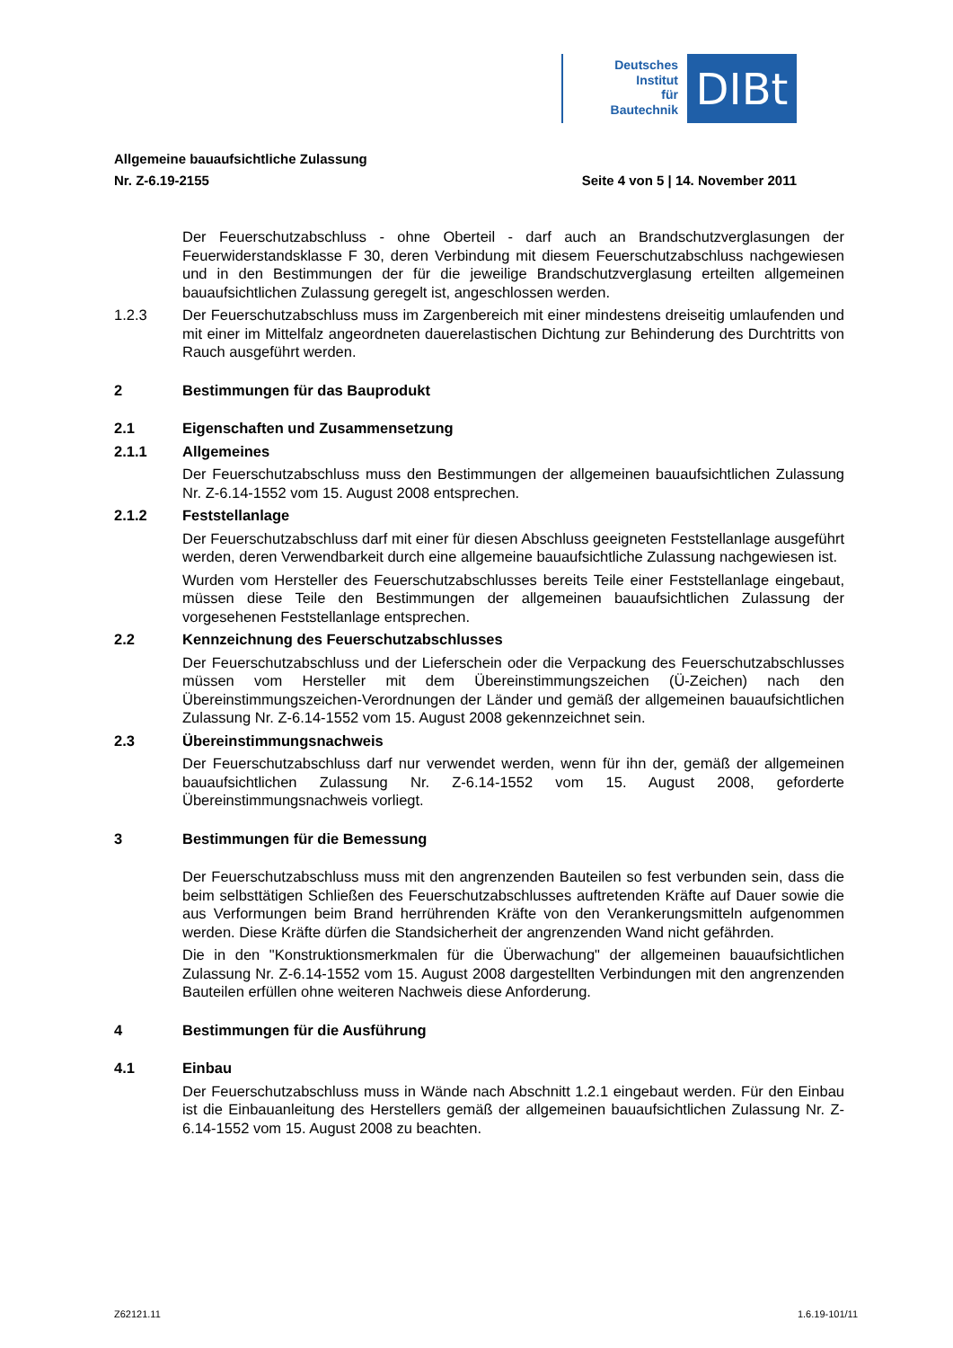Deutsches
Institut
für
Bautechnik
DIBt
Allgemeine bauaufsichtliche Zulassung
Nr. Z-6.19-2155 Seite 4 von 5 | 14. November 2011
Der Feuerschutzabschluss - ohne Oberteil - darf auch an Brandschutzverglasungen der Feuerwiderstandsklasse F 30, deren Verbindung mit diesem Feuerschutzabschluss nachgewiesen und in den Bestimmungen der für die jeweilige Brandschutzverglasung erteilten allgemeinen bauaufsichtlichen Zulassung geregelt ist, angeschlossen werden.
1.2.3 Der Feuerschutzabschluss muss im Zargenbereich mit einer mindestens dreiseitig umlaufenden und mit einer im Mittelfalz angeordneten dauerelastischen Dichtung zur Behinderung des Durchtritts von Rauch ausgeführt werden.
2 Bestimmungen für das Bauprodukt
2.1 Eigenschaften und Zusammensetzung
2.1.1 Allgemeines
Der Feuerschutzabschluss muss den Bestimmungen der allgemeinen bauaufsichtlichen Zulassung Nr. Z-6.14-1552 vom 15. August 2008 entsprechen.
2.1.2 Feststellanlage
Der Feuerschutzabschluss darf mit einer für diesen Abschluss geeigneten Feststellanlage ausgeführt werden, deren Verwendbarkeit durch eine allgemeine bauaufsichtliche Zulassung nachgewiesen ist.
Wurden vom Hersteller des Feuerschutzabschlusses bereits Teile einer Feststellanlage eingebaut, müssen diese Teile den Bestimmungen der allgemeinen bauaufsichtlichen Zulassung der vorgesehenen Feststellanlage entsprechen.
2.2 Kennzeichnung des Feuerschutzabschlusses
Der Feuerschutzabschluss und der Lieferschein oder die Verpackung des Feuerschutzabschlusses müssen vom Hersteller mit dem Übereinstimmungszeichen (Ü-Zeichen) nach den Übereinstimmungszeichen-Verordnungen der Länder und gemäß der allgemeinen bauaufsichtlichen Zulassung Nr. Z-6.14-1552 vom 15. August 2008 gekennzeichnet sein.
2.3 Übereinstimmungsnachweis
Der Feuerschutzabschluss darf nur verwendet werden, wenn für ihn der, gemäß der allgemeinen bauaufsichtlichen Zulassung Nr. Z-6.14-1552 vom 15. August 2008, geforderte Übereinstimmungsnachweis vorliegt.
3 Bestimmungen für die Bemessung
Der Feuerschutzabschluss muss mit den angrenzenden Bauteilen so fest verbunden sein, dass die beim selbsttätigen Schließen des Feuerschutzabschlusses auftretenden Kräfte auf Dauer sowie die aus Verformungen beim Brand herrührenden Kräfte von den Verankerungsmitteln aufgenommen werden. Diese Kräfte dürfen die Standsicherheit der angrenzenden Wand nicht gefährden.
Die in den "Konstruktionsmerkmalen für die Überwachung" der allgemeinen bauaufsichtlichen Zulassung Nr. Z-6.14-1552 vom 15. August 2008 dargestellten Verbindungen mit den angrenzenden Bauteilen erfüllen ohne weiteren Nachweis diese Anforderung.
4 Bestimmungen für die Ausführung
4.1 Einbau
Der Feuerschutzabschluss muss in Wände nach Abschnitt 1.2.1 eingebaut werden. Für den Einbau ist die Einbauanleitung des Herstellers gemäß der allgemeinen bauaufsichtlichen Zulassung Nr. Z-6.14-1552 vom 15. August 2008 zu beachten.
Z62121.11 1.6.19-101/11